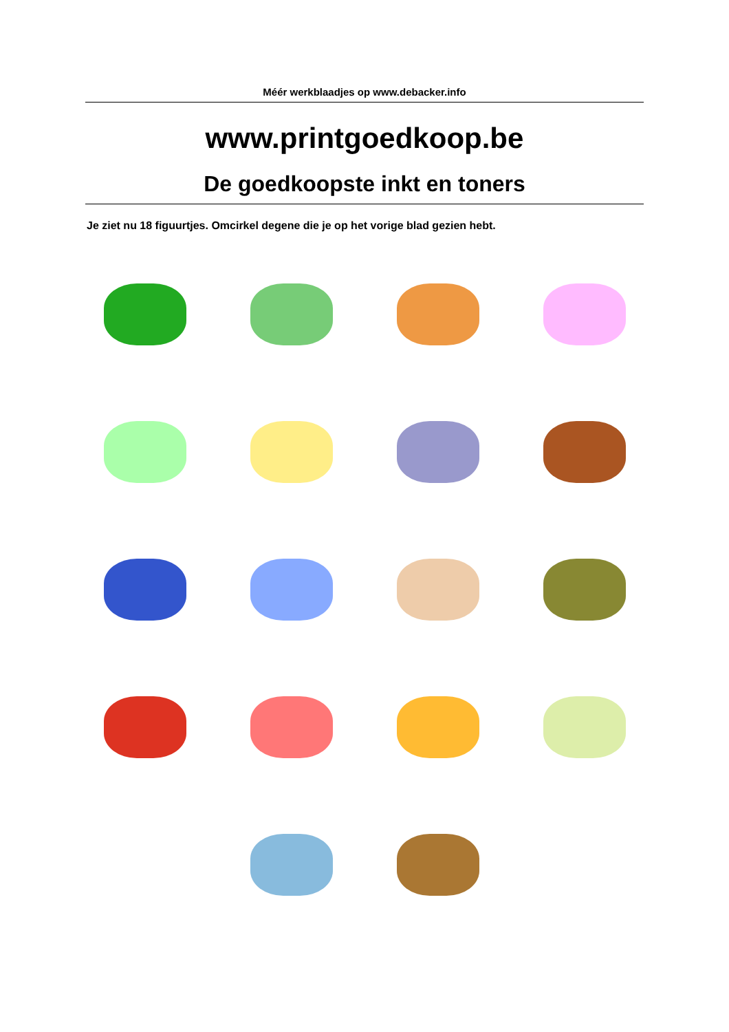Méér werkblaadjes op www.debacker.info
www.printgoedkoop.be
De goedkoopste inkt en toners
Je ziet nu 18 figuurtjes. Omcirkel degene die je op het vorige blad gezien hebt.